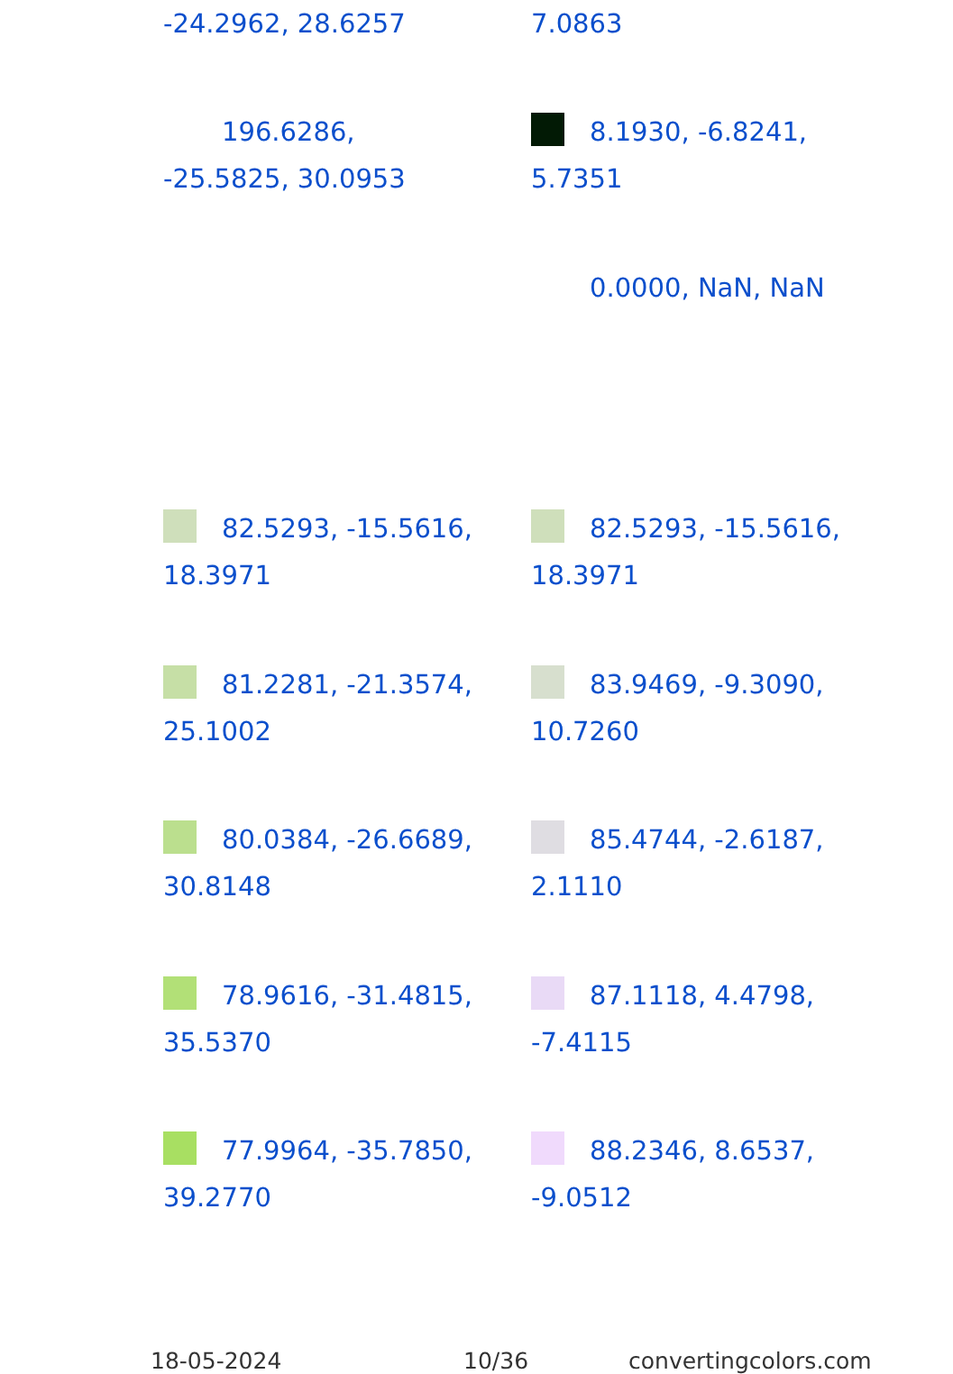-24.2962, 28.6257 7.0863
196.6286, -25.5825, 30.0953
8.1930, -6.8241, 5.7351
0.0000, NaN, NaN
82.5293, -15.5616, 18.3971
82.5293, -15.5616, 18.3971
81.2281, -21.3574, 25.1002
83.9469, -9.3090, 10.7260
80.0384, -26.6689, 30.8148
85.4744, -2.6187, 2.1110
78.9616, -31.4815, 35.5370
87.1118, 4.4798, -7.4115
77.9964, -35.7850, 39.2770
88.2346, 8.6537, -9.0512
18-05-2024 10/36 convertingcolors.com